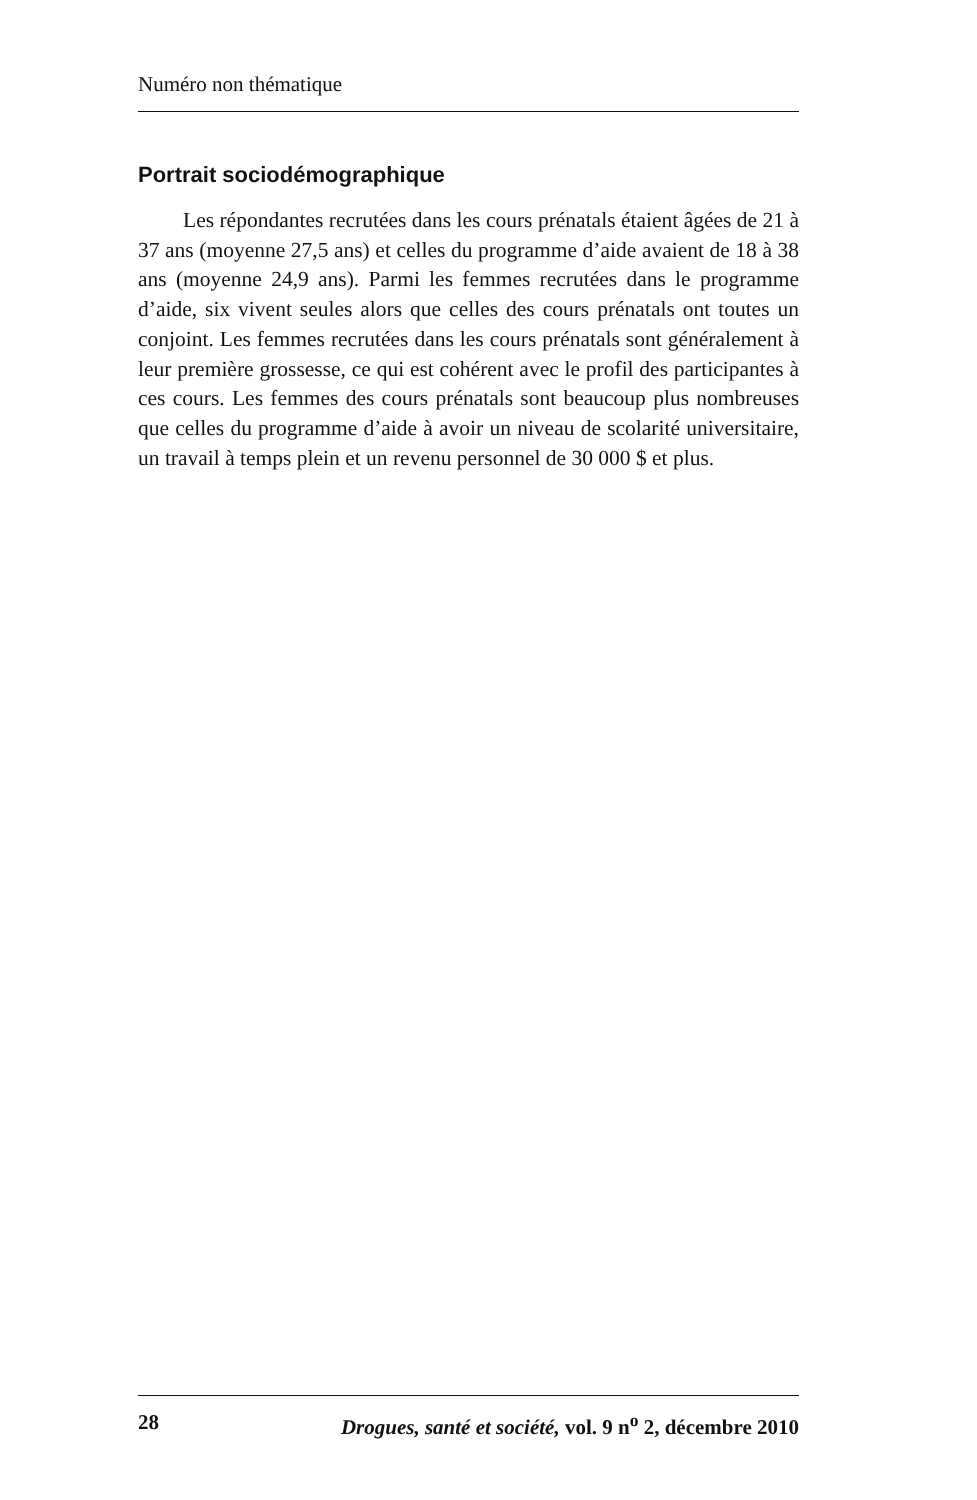Numéro non thématique
Portrait sociodémographique
Les répondantes recrutées dans les cours prénatals étaient âgées de 21 à 37 ans (moyenne 27,5 ans) et celles du programme d’aide avaient de 18 à 38 ans (moyenne 24,9 ans). Parmi les femmes recrutées dans le programme d’aide, six vivent seules alors que celles des cours prénatals ont toutes un conjoint. Les femmes recrutées dans les cours prénatals sont généralement à leur première grossesse, ce qui est cohérent avec le profil des participantes à ces cours. Les femmes des cours prénatals sont beaucoup plus nombreuses que celles du programme d’aide à avoir un niveau de scolarité universitaire, un travail à temps plein et un revenu personnel de 30 000 $ et plus.
28 Drogues, santé et société, vol. 9 n<sup>o</sup> 2, décembre 2010